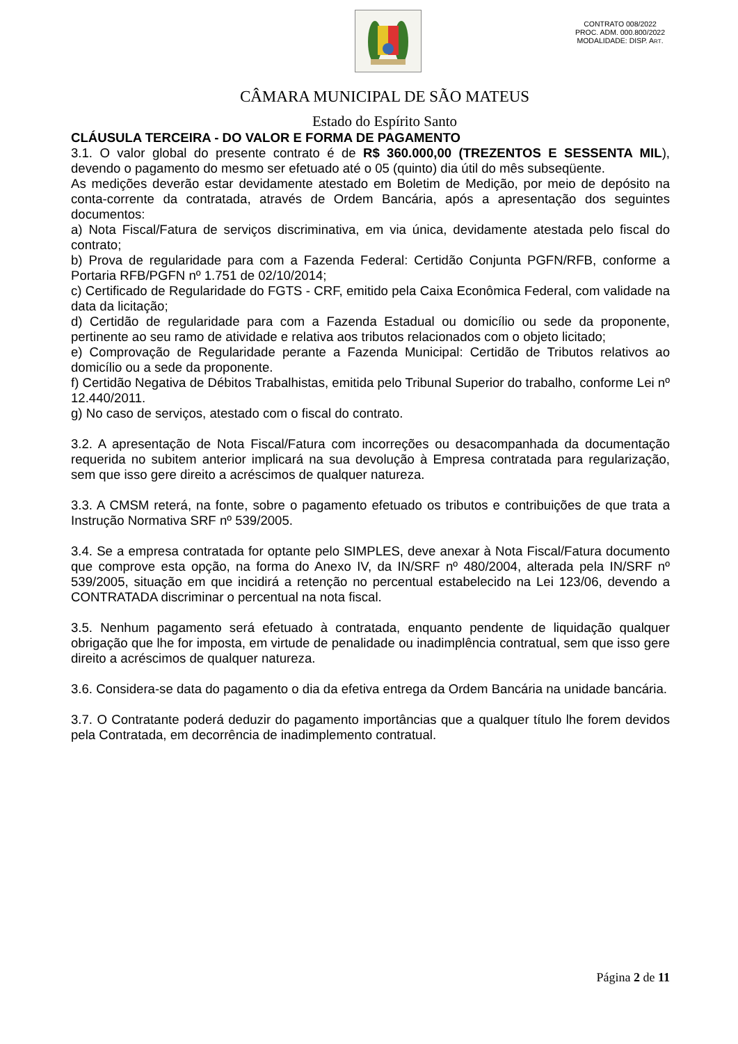CONTRATO 008/2022
PROC. ADM. 000.800/2022
MODALIDADE: DISP. ART.
CÂMARA MUNICIPAL DE SÃO MATEUS
Estado do Espírito Santo
CLÁUSULA TERCEIRA - DO VALOR E FORMA DE PAGAMENTO
3.1. O valor global do presente contrato é de R$ 360.000,00 (TREZENTOS E SESSENTA MIL), devendo o pagamento do mesmo ser efetuado até o 05 (quinto) dia útil do mês subseqüente.
As medições deverão estar devidamente atestado em Boletim de Medição, por meio de depósito na conta-corrente da contratada, através de Ordem Bancária, após a apresentação dos seguintes documentos:
a) Nota Fiscal/Fatura de serviços discriminativa, em via única, devidamente atestada pelo fiscal do contrato;
b) Prova de regularidade para com a Fazenda Federal: Certidão Conjunta PGFN/RFB, conforme a Portaria RFB/PGFN nº 1.751 de 02/10/2014;
c) Certificado de Regularidade do FGTS - CRF, emitido pela Caixa Econômica Federal, com validade na data da licitação;
d) Certidão de regularidade para com a Fazenda Estadual ou domicílio ou sede da proponente, pertinente ao seu ramo de atividade e relativa aos tributos relacionados com o objeto licitado;
e) Comprovação de Regularidade perante a Fazenda Municipal: Certidão de Tributos relativos ao domicílio ou a sede da proponente.
f) Certidão Negativa de Débitos Trabalhistas, emitida pelo Tribunal Superior do trabalho, conforme Lei nº 12.440/2011.
g) No caso de serviços, atestado com o fiscal do contrato.
3.2. A apresentação de Nota Fiscal/Fatura com incorreções ou desacompanhada da documentação requerida no subitem anterior implicará na sua devolução à Empresa contratada para regularização, sem que isso gere direito a acréscimos de qualquer natureza.
3.3. A CMSM reterá, na fonte, sobre o pagamento efetuado os tributos e contribuições de que trata a Instrução Normativa SRF nº 539/2005.
3.4. Se a empresa contratada for optante pelo SIMPLES, deve anexar à Nota Fiscal/Fatura documento que comprove esta opção, na forma do Anexo IV, da IN/SRF nº 480/2004, alterada pela IN/SRF nº 539/2005, situação em que incidirá a retenção no percentual estabelecido na Lei 123/06, devendo a CONTRATADA discriminar o percentual na nota fiscal.
3.5. Nenhum pagamento será efetuado à contratada, enquanto pendente de liquidação qualquer obrigação que lhe for imposta, em virtude de penalidade ou inadimplência contratual, sem que isso gere direito a acréscimos de qualquer natureza.
3.6. Considera-se data do pagamento o dia da efetiva entrega da Ordem Bancária na unidade bancária.
3.7. O Contratante poderá deduzir do pagamento importâncias que a qualquer título lhe forem devidos pela Contratada, em decorrência de inadimplemento contratual.
Página 2 de 11